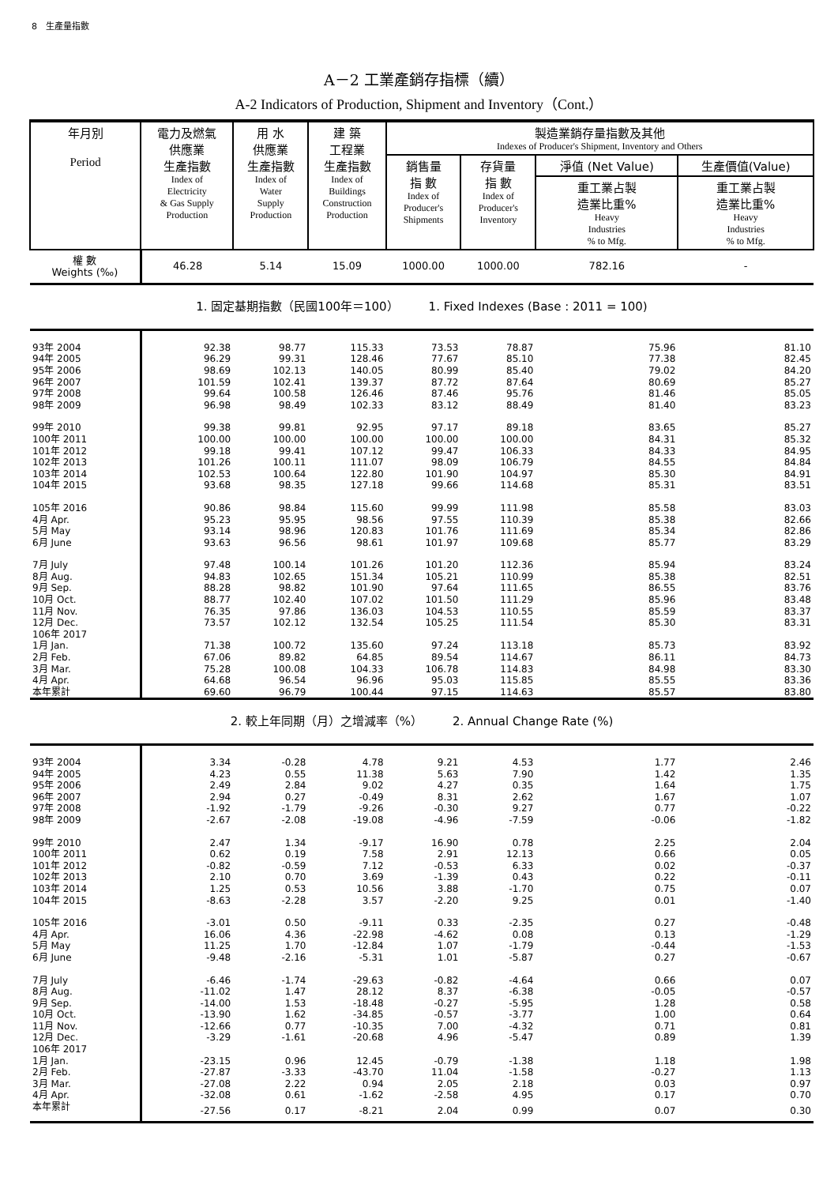8　生產量指數
A－2 工業產銷存指標（續）
A-2 Indicators of Production, Shipment and Inventory（Cont.）
| 年月別 Period | 電力及燃氣 供應業 生產指數 Index of Electricity & Gas Supply Production | 用 水 供應業 生產指數 Index of Water Supply Production | 建 築 工程業 生產指數 Index of Buildings Construction Production | 製造業銷存量指數及其他 Indexes of Producer's Shipment, Inventory and Others | | | |
| --- | --- | --- | --- | --- | --- | --- | --- |
| | | | | 銷售量 指 數 Index of Producer's Shipments | 存貨量 指 數 Index of Producer's Inventory | 淨值 (Net Value) | 生產價值(Value) |
| | | | | | | 重工業占製 造業比重% Heavy Industries % to Mfg. | 重工業占製 造業比重% Heavy Industries % to Mfg. |
| 權 數 Weights (‰) | 46.28 | 5.14 | 15.09 | 1000.00 | 1000.00 | 782.16 | - |
| 1. 固定基期指數（民國100年＝100） 1. Fixed Indexes (Base : 2011 = 100) | | | | | | | |
| 93年 2004 | 92.38 | 98.77 | 115.33 | 73.53 | 78.87 | 75.96 | 81.10 |
| 94年 2005 | 96.29 | 99.31 | 128.46 | 77.67 | 85.10 | 77.38 | 82.45 |
| 95年 2006 | 98.69 | 102.13 | 140.05 | 80.99 | 85.40 | 79.02 | 84.20 |
| 96年 2007 | 101.59 | 102.41 | 139.37 | 87.72 | 87.64 | 80.69 | 85.27 |
| 97年 2008 | 99.64 | 100.58 | 126.46 | 87.46 | 95.76 | 81.46 | 85.05 |
| 98年 2009 | 96.98 | 98.49 | 102.33 | 83.12 | 88.49 | 81.40 | 83.23 |
| 99年 2010 | 99.38 | 99.81 | 92.95 | 97.17 | 89.18 | 83.65 | 85.27 |
| 100年 2011 | 100.00 | 100.00 | 100.00 | 100.00 | 100.00 | 84.31 | 85.32 |
| 101年 2012 | 99.18 | 99.41 | 107.12 | 99.47 | 106.33 | 84.33 | 84.95 |
| 102年 2013 | 101.26 | 100.11 | 111.07 | 98.09 | 106.79 | 84.55 | 84.84 |
| 103年 2014 | 102.53 | 100.64 | 122.80 | 101.90 | 104.97 | 85.30 | 84.91 |
| 104年 2015 | 93.68 | 98.35 | 127.18 | 99.66 | 114.68 | 85.31 | 83.51 |
| 105年 2016 | 90.86 | 98.84 | 115.60 | 99.99 | 111.98 | 85.58 | 83.03 |
| 4月 Apr. | 95.23 | 95.95 | 98.56 | 97.55 | 110.39 | 85.38 | 82.66 |
| 5月 May | 93.14 | 98.96 | 120.83 | 101.76 | 111.69 | 85.34 | 82.86 |
| 6月 June | 93.63 | 96.56 | 98.61 | 101.97 | 109.68 | 85.77 | 83.29 |
| 7月 July | 97.48 | 100.14 | 101.26 | 101.20 | 112.36 | 85.94 | 83.24 |
| 8月 Aug. | 94.83 | 102.65 | 151.34 | 105.21 | 110.99 | 85.38 | 82.51 |
| 9月 Sep. | 88.28 | 98.82 | 101.90 | 97.64 | 111.65 | 86.55 | 83.76 |
| 10月 Oct. | 88.77 | 102.40 | 107.02 | 101.50 | 111.29 | 85.96 | 83.48 |
| 11月 Nov. | 76.35 | 97.86 | 136.03 | 104.53 | 110.55 | 85.59 | 83.37 |
| 12月 Dec. | 73.57 | 102.12 | 132.54 | 105.25 | 111.54 | 85.30 | 83.31 |
| 106年 2017 | | | | | | | |
| 1月 Jan. | 71.38 | 100.72 | 135.60 | 97.24 | 113.18 | 85.73 | 83.92 |
| 2月 Feb. | 67.06 | 89.82 | 64.85 | 89.54 | 114.67 | 86.11 | 84.73 |
| 3月 Mar. | 75.28 | 100.08 | 104.33 | 106.78 | 114.83 | 84.98 | 83.30 |
| 4月 Apr. | 64.68 | 96.54 | 96.96 | 95.03 | 115.85 | 85.55 | 83.36 |
| 本年累計 | 69.60 | 96.79 | 100.44 | 97.15 | 114.63 | 85.57 | 83.80 |
| 2. 較上年同期（月）之增減率（%） 2. Annual Change Rate (%) | | | | | | | |
| 93年 2004 | 3.34 | -0.28 | 4.78 | 9.21 | 4.53 | 1.77 | 2.46 |
| 94年 2005 | 4.23 | 0.55 | 11.38 | 5.63 | 7.90 | 1.42 | 1.35 |
| 95年 2006 | 2.49 | 2.84 | 9.02 | 4.27 | 0.35 | 1.64 | 1.75 |
| 96年 2007 | 2.94 | 0.27 | -0.49 | 8.31 | 2.62 | 1.67 | 1.07 |
| 97年 2008 | -1.92 | -1.79 | -9.26 | -0.30 | 9.27 | 0.77 | -0.22 |
| 98年 2009 | -2.67 | -2.08 | -19.08 | -4.96 | -7.59 | -0.06 | -1.82 |
| 99年 2010 | 2.47 | 1.34 | -9.17 | 16.90 | 0.78 | 2.25 | 2.04 |
| 100年 2011 | 0.62 | 0.19 | 7.58 | 2.91 | 12.13 | 0.66 | 0.05 |
| 101年 2012 | -0.82 | -0.59 | 7.12 | -0.53 | 6.33 | 0.02 | -0.37 |
| 102年 2013 | 2.10 | 0.70 | 3.69 | -1.39 | 0.43 | 0.22 | -0.11 |
| 103年 2014 | 1.25 | 0.53 | 10.56 | 3.88 | -1.70 | 0.75 | 0.07 |
| 104年 2015 | -8.63 | -2.28 | 3.57 | -2.20 | 9.25 | 0.01 | -1.40 |
| 105年 2016 | -3.01 | 0.50 | -9.11 | 0.33 | -2.35 | 0.27 | -0.48 |
| 4月 Apr. | 16.06 | 4.36 | -22.98 | -4.62 | 0.08 | 0.13 | -1.29 |
| 5月 May | 11.25 | 1.70 | -12.84 | 1.07 | -1.79 | -0.44 | -1.53 |
| 6月 June | -9.48 | -2.16 | -5.31 | 1.01 | -5.87 | 0.27 | -0.67 |
| 7月 July | -6.46 | -1.74 | -29.63 | -0.82 | -4.64 | 0.66 | 0.07 |
| 8月 Aug. | -11.02 | 1.47 | 28.12 | 8.37 | -6.38 | -0.05 | -0.57 |
| 9月 Sep. | -14.00 | 1.53 | -18.48 | -0.27 | -5.95 | 1.28 | 0.58 |
| 10月 Oct. | -13.90 | 1.62 | -34.85 | -0.57 | -3.77 | 1.00 | 0.64 |
| 11月 Nov. | -12.66 | 0.77 | -10.35 | 7.00 | -4.32 | 0.71 | 0.81 |
| 12月 Dec. | -3.29 | -1.61 | -20.68 | 4.96 | -5.47 | 0.89 | 1.39 |
| 106年 2017 | | | | | | | |
| 1月 Jan. | -23.15 | 0.96 | 12.45 | -0.79 | -1.38 | 1.18 | 1.98 |
| 2月 Feb. | -27.87 | -3.33 | -43.70 | 11.04 | -1.58 | -0.27 | 1.13 |
| 3月 Mar. | -27.08 | 2.22 | 0.94 | 2.05 | 2.18 | 0.03 | 0.97 |
| 4月 Apr. | -32.08 | 0.61 | -1.62 | -2.58 | 4.95 | 0.17 | 0.70 |
| 本年累計 | -27.56 | 0.17 | -8.21 | 2.04 | 0.99 | 0.07 | 0.30 |